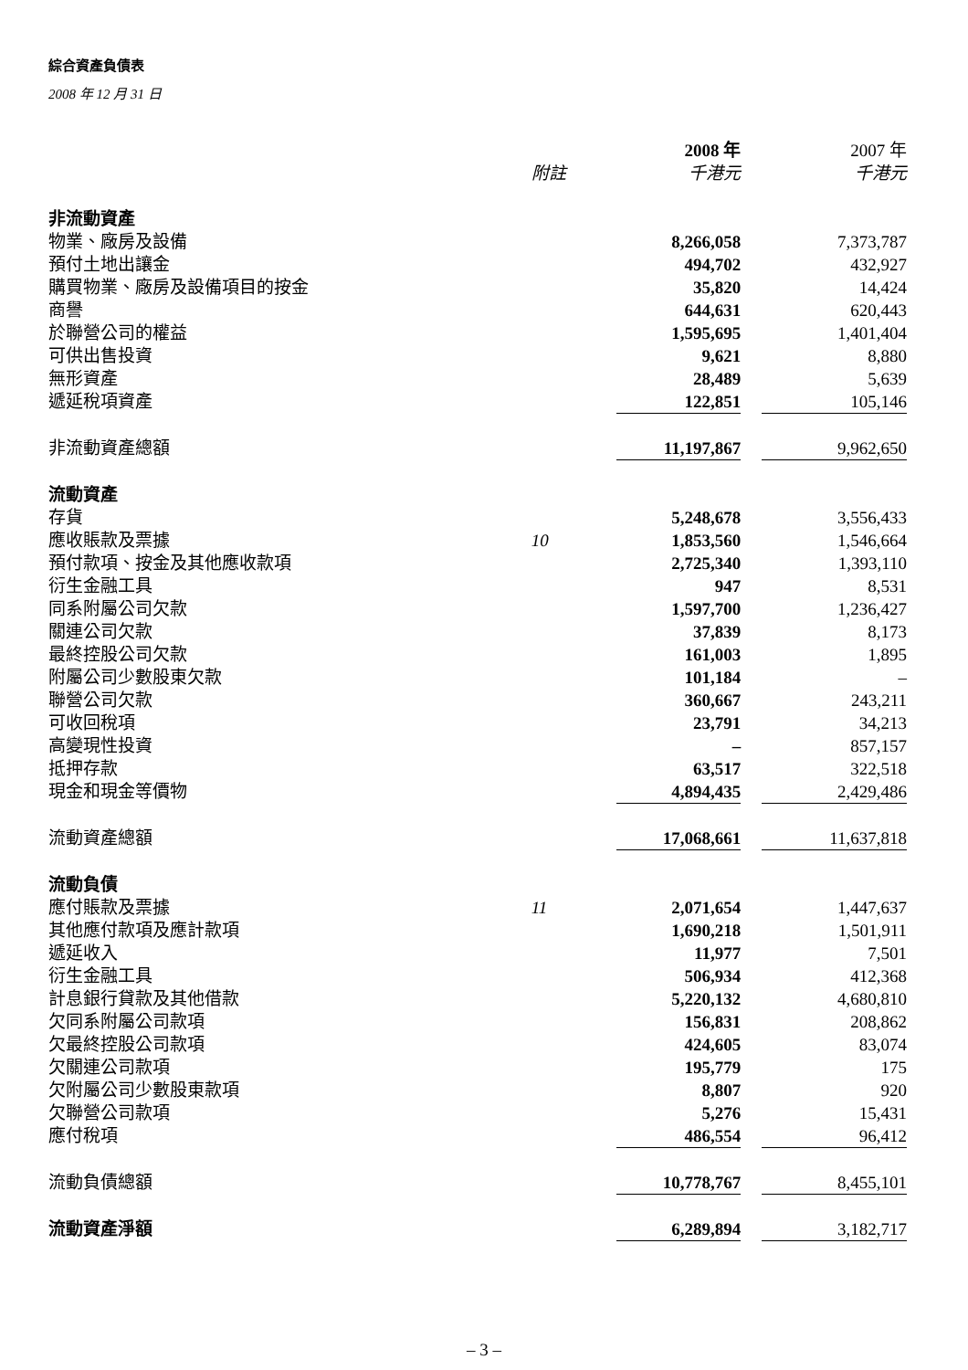綜合資產負債表
2008 年 12 月 31 日
| | | 2008 年 | | 2007 年 |
| | 附註 | 千港元 | | 千港元 |
| 非流動資產 | | | | |
| 物業、廠房及設備 | | 8,266,058 | | 7,373,787 |
| 預付土地出讓金 | | 494,702 | | 432,927 |
| 購買物業、廠房及設備項目的按金 | | 35,820 | | 14,424 |
| 商譽 | | 644,631 | | 620,443 |
| 於聯營公司的權益 | | 1,595,695 | | 1,401,404 |
| 可供出售投資 | | 9,621 | | 8,880 |
| 無形資產 | | 28,489 | | 5,639 |
| 遞延稅項資產 | | 122,851 | | 105,146 |
| 非流動資產總額 | | 11,197,867 | | 9,962,650 |
| 流動資產 | | | | |
| 存貨 | | 5,248,678 | | 3,556,433 |
| 應收賬款及票據 | 10 | 1,853,560 | | 1,546,664 |
| 預付款項、按金及其他應收款項 | | 2,725,340 | | 1,393,110 |
| 衍生金融工具 | | 947 | | 8,531 |
| 同系附屬公司欠款 | | 1,597,700 | | 1,236,427 |
| 關連公司欠款 | | 37,839 | | 8,173 |
| 最終控股公司欠款 | | 161,003 | | 1,895 |
| 附屬公司少數股東欠款 | | 101,184 | | – |
| 聯營公司欠款 | | 360,667 | | 243,211 |
| 可收回稅項 | | 23,791 | | 34,213 |
| 高變現性投資 | | – | | 857,157 |
| 抵押存款 | | 63,517 | | 322,518 |
| 現金和現金等價物 | | 4,894,435 | | 2,429,486 |
| 流動資產總額 | | 17,068,661 | | 11,637,818 |
| 流動負債 | | | | |
| 應付賬款及票據 | 11 | 2,071,654 | | 1,447,637 |
| 其他應付款項及應計款項 | | 1,690,218 | | 1,501,911 |
| 遞延收入 | | 11,977 | | 7,501 |
| 衍生金融工具 | | 506,934 | | 412,368 |
| 計息銀行貸款及其他借款 | | 5,220,132 | | 4,680,810 |
| 欠同系附屬公司款項 | | 156,831 | | 208,862 |
| 欠最終控股公司款項 | | 424,605 | | 83,074 |
| 欠關連公司款項 | | 195,779 | | 175 |
| 欠附屬公司少數股東款項 | | 8,807 | | 920 |
| 欠聯營公司款項 | | 5,276 | | 15,431 |
| 應付稅項 | | 486,554 | | 96,412 |
| 流動負債總額 | | 10,778,767 | | 8,455,101 |
| 流動資產淨額 | | 6,289,894 | | 3,182,717 |
– 3 –